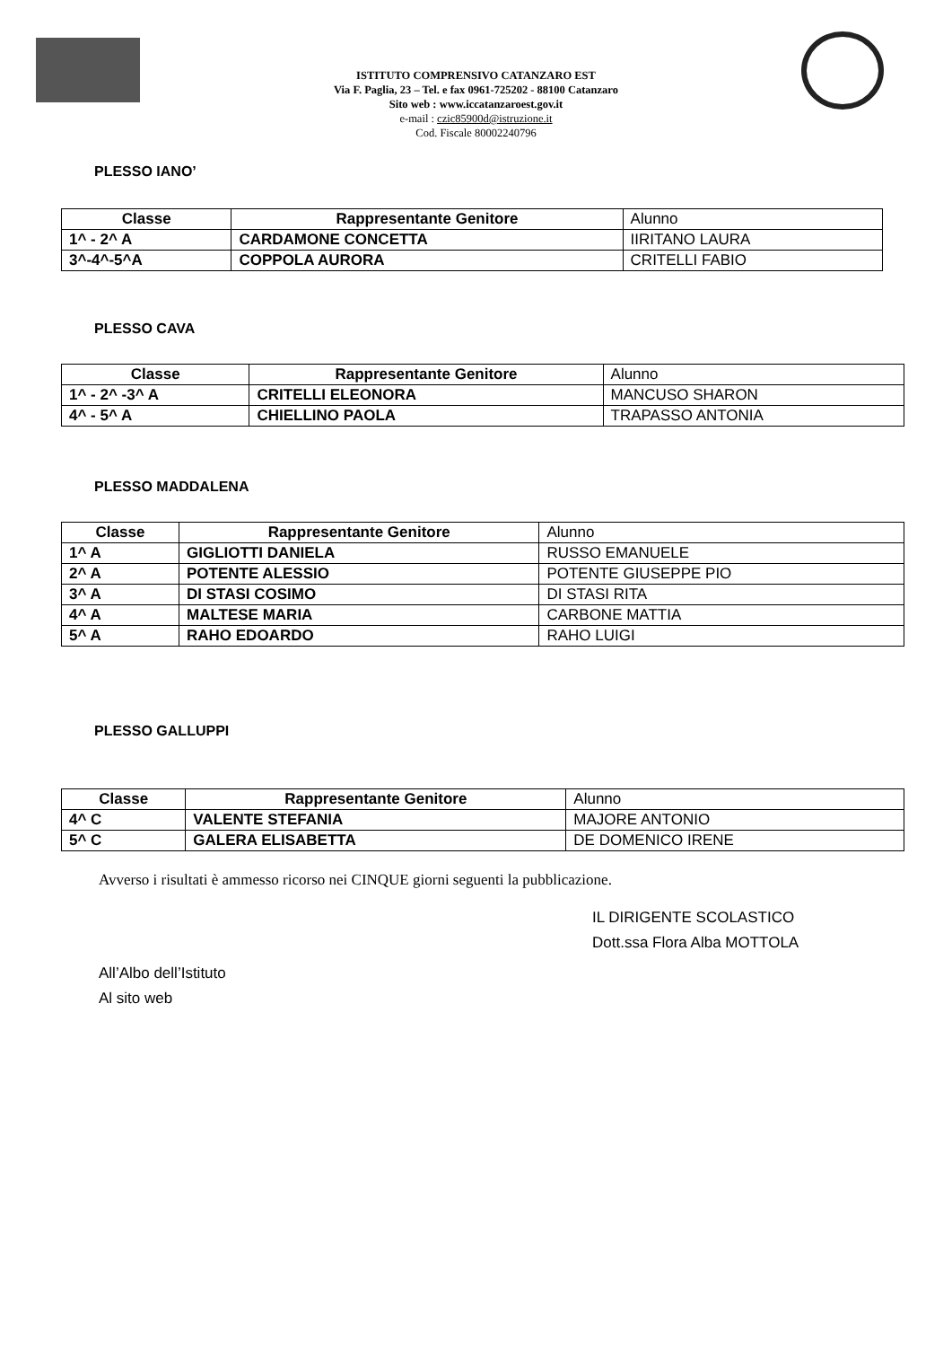ISTITUTO COMPRENSIVO CATANZARO EST
Via F. Paglia, 23 – Tel. e fax 0961-725202 - 88100 Catanzaro
Sito web : www.iccatanzaroest.gov.it
e-mail : czic85900d@istruzione.it
Cod. Fiscale 80002240796
PLESSO IANO’
| Classe | Rappresentante Genitore | Alunno |
| --- | --- | --- |
| 1^ - 2^ A | CARDAMONE CONCETTA | IIRITANO LAURA |
| 3^-4^-5^A | COPPOLA AURORA | CRITELLI FABIO |
PLESSO CAVA
| Classe | Rappresentante Genitore | Alunno |
| --- | --- | --- |
| 1^ - 2^ -3^ A | CRITELLI ELEONORA | MANCUSO SHARON |
| 4^ - 5^ A | CHIELLINO PAOLA | TRAPASSO ANTONIA |
PLESSO MADDALENA
| Classe | Rappresentante Genitore | Alunno |
| --- | --- | --- |
| 1^ A | GIGLIOTTI DANIELA | RUSSO EMANUELE |
| 2^ A | POTENTE ALESSIO | POTENTE GIUSEPPE PIO |
| 3^ A | DI STASI COSIMO | DI STASI RITA |
| 4^ A | MALTESE MARIA | CARBONE MATTIA |
| 5^ A | RAHO EDOARDO | RAHO LUIGI |
PLESSO GALLUPPI
| Classe | Rappresentante Genitore | Alunno |
| --- | --- | --- |
| 4^ C | VALENTE STEFANIA | MAJORE ANTONIO |
| 5^ C | GALERA ELISABETTA | DE DOMENICO IRENE |
Avverso i risultati è ammesso ricorso nei CINQUE giorni seguenti la pubblicazione.
All’Albo dell’Istituto
Al sito web
IL DIRIGENTE SCOLASTICO
Dott.ssa Flora Alba MOTTOLA